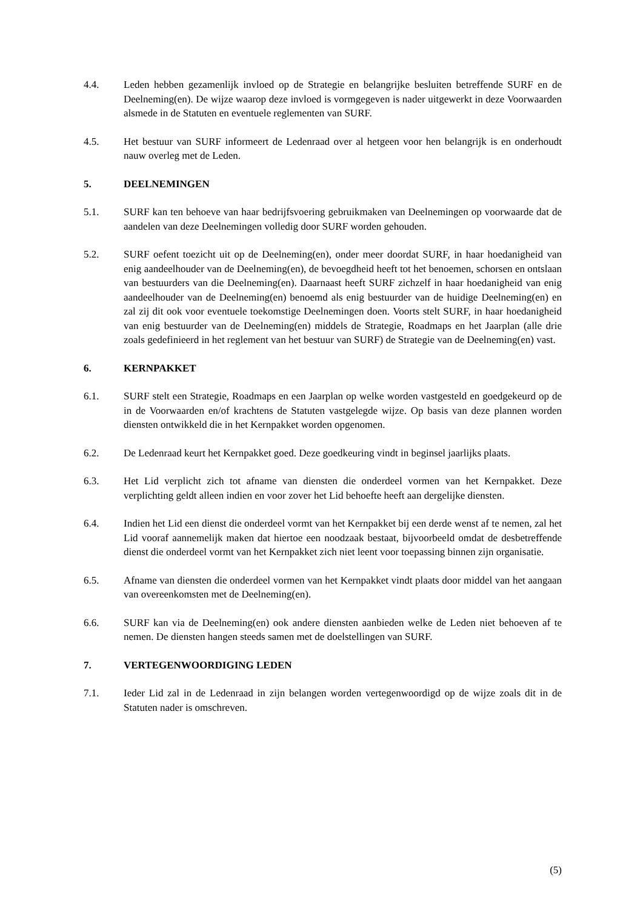4.4. Leden hebben gezamenlijk invloed op de Strategie en belangrijke besluiten betreffende SURF en de Deelneming(en). De wijze waarop deze invloed is vormgegeven is nader uitgewerkt in deze Voorwaarden alsmede in de Statuten en eventuele reglementen van SURF.
4.5. Het bestuur van SURF informeert de Ledenraad over al hetgeen voor hen belangrijk is en onderhoudt nauw overleg met de Leden.
5. DEELNEMINGEN
5.1. SURF kan ten behoeve van haar bedrijfsvoering gebruikmaken van Deelnemingen op voorwaarde dat de aandelen van deze Deelnemingen volledig door SURF worden gehouden.
5.2. SURF oefent toezicht uit op de Deelneming(en), onder meer doordat SURF, in haar hoedanigheid van enig aandeelhouder van de Deelneming(en), de bevoegdheid heeft tot het benoemen, schorsen en ontslaan van bestuurders van die Deelneming(en). Daarnaast heeft SURF zichzelf in haar hoedanigheid van enig aandeelhouder van de Deelneming(en) benoemd als enig bestuurder van de huidige Deelneming(en) en zal zij dit ook voor eventuele toekomstige Deelnemingen doen. Voorts stelt SURF, in haar hoedanigheid van enig bestuurder van de Deelneming(en) middels de Strategie, Roadmaps en het Jaarplan (alle drie zoals gedefinieerd in het reglement van het bestuur van SURF) de Strategie van de Deelneming(en) vast.
6. KERNPAKKET
6.1. SURF stelt een Strategie, Roadmaps en een Jaarplan op welke worden vastgesteld en goedgekeurd op de in de Voorwaarden en/of krachtens de Statuten vastgelegde wijze. Op basis van deze plannen worden diensten ontwikkeld die in het Kernpakket worden opgenomen.
6.2. De Ledenraad keurt het Kernpakket goed. Deze goedkeuring vindt in beginsel jaarlijks plaats.
6.3. Het Lid verplicht zich tot afname van diensten die onderdeel vormen van het Kernpakket. Deze verplichting geldt alleen indien en voor zover het Lid behoefte heeft aan dergelijke diensten.
6.4. Indien het Lid een dienst die onderdeel vormt van het Kernpakket bij een derde wenst af te nemen, zal het Lid vooraf aannemelijk maken dat hiertoe een noodzaak bestaat, bijvoorbeeld omdat de desbetreffende dienst die onderdeel vormt van het Kernpakket zich niet leent voor toepassing binnen zijn organisatie.
6.5. Afname van diensten die onderdeel vormen van het Kernpakket vindt plaats door middel van het aangaan van overeenkomsten met de Deelneming(en).
6.6. SURF kan via de Deelneming(en) ook andere diensten aanbieden welke de Leden niet behoeven af te nemen. De diensten hangen steeds samen met de doelstellingen van SURF.
7. VERTEGENWOORDIGING LEDEN
7.1. Ieder Lid zal in de Ledenraad in zijn belangen worden vertegenwoordigd op de wijze zoals dit in de Statuten nader is omschreven.
(5)